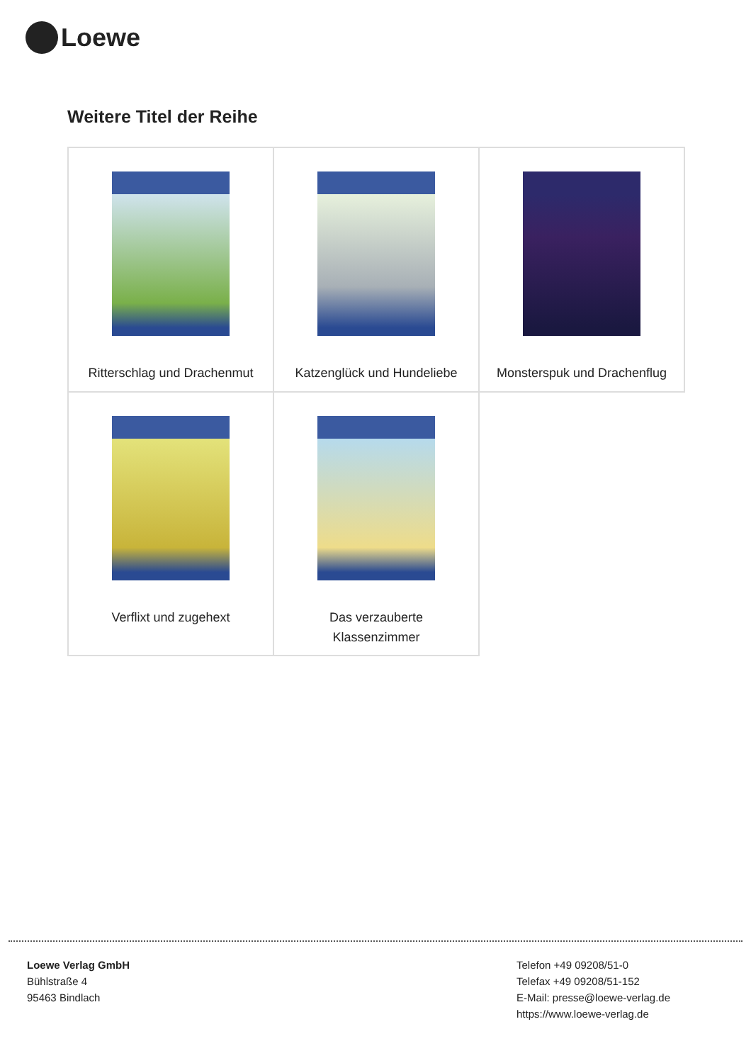Loewe
Weitere Titel der Reihe
| Ritterschlag und Drachenmut | Katzenglück und Hundeliebe | Monsterspuk und Drachenflug |
| Verflixt und zugehext | Das verzauberte Klassenzimmer | |
Loewe Verlag GmbH
Bühlstraße 4
95463 Bindlach
Telefon +49 09208/51-0
Telefax +49 09208/51-152
E-Mail: presse@loewe-verlag.de
https://www.loewe-verlag.de